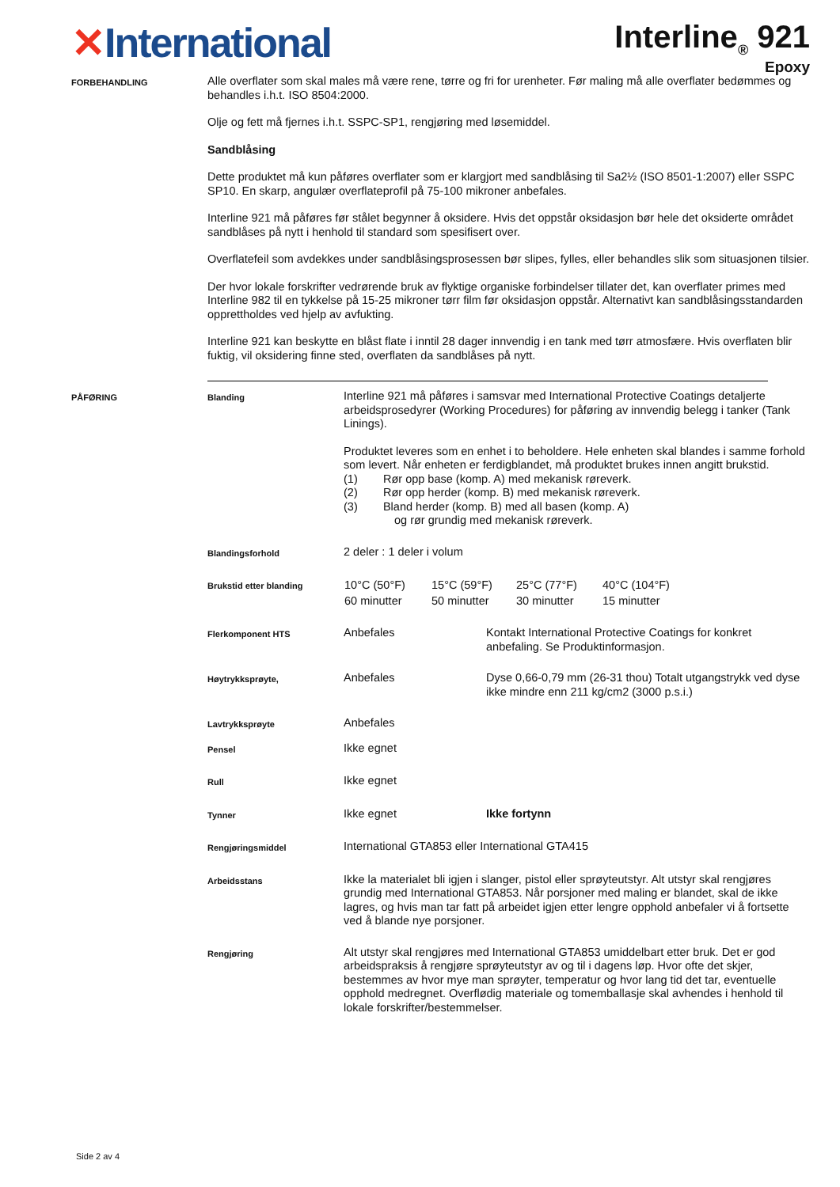✕International
Interline<sub>®</sub> 921
Epoxy
FORBEHANDLING
Alle overflater som skal males må være rene, tørre og fri for urenheter. Før maling må alle overflater bedømmes og behandles i.h.t. ISO 8504:2000.
Olje og fett må fjernes i.h.t. SSPC-SP1, rengjøring med løsemiddel.
Sandblåsing
Dette produktet må kun påføres overflater som er klargjort med sandblåsing til Sa2½ (ISO 8501-1:2007) eller SSPC SP10. En skarp, angulær overflateprofil på 75-100 mikroner anbefales.
Interline 921 må påføres før stålet begynner å oksidere. Hvis det oppstår oksidasjon bør hele det oksiderte området sandblåses på nytt i henhold til standard som spesifisert over.
Overflatefeil som avdekkes under sandblåsingsprosessen bør slipes, fylles, eller behandles slik som situasjonen tilsier.
Der hvor lokale forskrifter vedrørende bruk av flyktige organiske forbindelser tillater det, kan overflater primes med Interline 982 til en tykkelse på 15-25 mikroner tørr film før oksidasjon oppstår. Alternativt kan sandblåsingsstandarden opprettholdes ved hjelp av avfukting.
Interline 921 kan beskytte en blåst flate i inntil 28 dager innvendig i en tank med tørr atmosfære. Hvis overflaten blir fuktig, vil oksidering finne sted, overflaten da sandblåses på nytt.
PÅFØRING Blanding
Interline 921 må påføres i samsvar med International Protective Coatings detaljerte arbeidsprosedyrer (Working Procedures) for påføring av innvendig belegg i tanker (Tank Linings).
Produktet leveres som en enhet i to beholdere. Hele enheten skal blandes i samme forhold som levert. Når enheten er ferdigblandet, må produktet brukes innen angitt brukstid.
(1) Rør opp base (komp. A) med mekanisk røreverk.
(2) Rør opp herder (komp. B) med mekanisk røreverk.
(3) Bland herder (komp. B) med all basen (komp. A)
og rør grundig med mekanisk røreverk.
Blandingsforhold
2 deler : 1 deler i volum
Brukstid etter blanding
| 10°C (50°F) | 15°C (59°F) | 25°C (77°F) | 40°C (104°F) |
| 60 minutter | 50 minutter | 30 minutter | 15 minutter |
Flerkomponent HTS
Anbefales Kontakt International Protective Coatings for konkret anbefaling. Se Produktinformasjon.
Høytrykksprøyte,
Anbefales Dyse 0,66-0,79 mm (26-31 thou) Totalt utgangstrykk ved dyse ikke mindre enn 211 kg/cm2 (3000 p.s.i.)
Lavtrykksprøyte
Anbefales
Pensel
Ikke egnet
Rull
Ikke egnet
Tynner
Ikke egnet Ikke fortynn
Rengjøringsmiddel
International GTA853 eller International GTA415
Arbeidsstans
Ikke la materialet bli igjen i slanger, pistol eller sprøyteutstyr. Alt utstyr skal rengjøres grundig med International GTA853. Når porsjoner med maling er blandet, skal de ikke lagres, og hvis man tar fatt på arbeidet igjen etter lengre opphold anbefaler vi å fortsette ved å blande nye porsjoner.
Rengjøring
Alt utstyr skal rengjøres med International GTA853 umiddelbart etter bruk. Det er god arbeidspraksis å rengjøre sprøyteutstyr av og til i dagens løp. Hvor ofte det skjer, bestemmes av hvor mye man sprøyter, temperatur og hvor lang tid det tar, eventuelle opphold medregnet. Overflødig materiale og tomemballasje skal avhendes i henhold til lokale forskrifter/bestemmelser.
Side 2 av 4